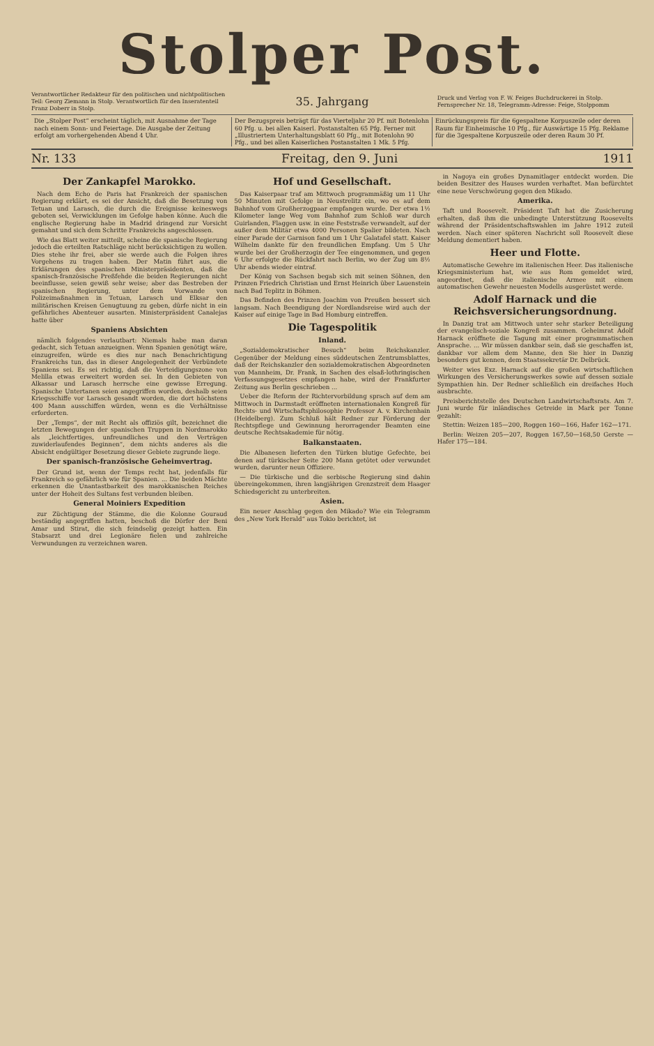Stolper Post.
Verantwortlicher Redakteur für den politischen und nichtpolitischen Teil: Georg Ziemann in Stolp. Verantwortlich für den Inseratenteil Franz Doberr in Stolp.
35. Jahrgang
Druck und Verlag von F. W. Feiges Buchdruckerei in Stolp. Fernsprecher Nr. 18, Telegramm-Adresse: Feige, Stolppomm
Die „Stolper Post“ erscheint täglich, mit Ausnahme der Tage nach einem Sonn- und Feiertage. Die Ausgabe der Zeitung erfolgt am vorhergehenden Abend 4 Uhr.
Der Bezugspreis beträgt für das Vierteljahr 20 Pf. mit Botenlohn 60 Pfg. u. bei allen Kaiserl. Postanstalten 65 Pfg. Ferner mit „Illustriertem Unterhaltungsblatt 60 Pfg., mit Botenlohn 90 Pfg., und bei allen Kaiserlichen Postanstalten 1 Mk. 5 Pfg.
Einrückungspreis für die 6gespaltene Korpuszeile oder deren Raum für Einheimische 10 Pfg., für Auswärtige 15 Pfg. Reklame für die 3gespaltene Korpuszeile oder deren Raum 30 Pf.
Nr. 133 Freitag, den 9. Juni 1911
Der Zankapfel Marokko.
Nach dem Echo de Paris hat Frankreich der spanischen Regierung erklärt, es sei der Ansicht, daß die Besetzung von Tetuan und Larasch, die durch die Ereignisse keineswegs geboten sei, Verwicklungen im Gefolge haben könne. Auch die englische Regierung habe in Madrid dringend zur Vorsicht gemahnt und sich dem Schritte Frankreichs angeschlossen.
Wie das Blatt weiter mitteilt, scheine die spanische Regierung jedoch die erteilten Ratschläge nicht berücksichtigen zu wollen. Dies stehe ihr frei, aber sie werde auch die Folgen ihres Vorgehens zu tragen haben. Der Matin führt aus, die Erklärungen des spanischen Ministerpräsidenten, daß die spanisch-französische Preßfehde die beiden Regierungen nicht beeinflusse, seien gewiß sehr weise; aber das Bestreben der spanischen Regierung, unter dem Vorwande von Polizeimaßnahmen in Tetuan, Larasch und Elksar den militärischen Kreisen Genugtuung zu geben, dürfe nicht in ein gefährliches Abenteuer ausarten. Ministerpräsident Canalejas hatte über
Spaniens Absichten
nämlich folgendes verlautbart: Niemals habe man daran gedacht, sich Tetuan anzueignen. Wenn Spanien genötigt wäre, einzugreifen, würde es dies nur nach Benachrichtigung Frankreichs tun, das in dieser Angelegenheit der Verbündete Spaniens sei. Es sei richtig, daß die Verteidigungszone von Melilla etwas erweitert worden sei. In den Gebieten von Alkassar und Larasch herrsche eine gewisse Erregung. Spanische Untertanen seien angegriffen worden, deshalb seien Kriegsschiffe vor Larasch gesandt worden, die dort höchstens 400 Mann ausschiffen würden, wenn es die Verhältnisse erforderten.
Der „Temps“, der mit Recht als offiziös gilt, bezeichnet die letzten Bewegungen der spanischen Truppen in Nordmarokko als „leichtfertiges, unfreundliches und den Verträgen zuwiderlaufendes Beginnen“, dem nichts anderes als die Absicht endgültiger Besetzung dieser Gebiete zugrunde liege.
Der spanisch-französische Geheimvertrag.
Der Grund ist, wenn der Temps recht hat, jedenfalls für Frankreich so gefährlich wie für Spanien. ... Die beiden Mächte erkennen die Unantastbarkeit des marokkanischen Reiches unter der Hoheit des Sultans fest verbunden bleiben.
General Moiniers Expedition
zur Züchtigung der Stämme, die die Kolonne Gouraud beständig angegriffen hatten, beschoß die Dörfer der Beni Amar und Stirat, die sich feindselig gezeigt hatten. Ein Stabsarzt und drei Legionäre fielen und zahlreiche Verwundungen zu verzeichnen waren.
Hof und Gesellschaft.
Das Kaiserpaar traf am Mittwoch programmäßig um 11 Uhr 50 Minuten mit Gefolge in Neustrelitz ein, wo es auf dem Bahnhof vom Großherzogpaar empfangen wurde. Der etwa 1½ Kilometer lange Weg vom Bahnhof zum Schloß war durch Guirlanden, Flaggen usw. in eine Feststraße verwandelt, auf der außer dem Militär etwa 4000 Personen Spalier bildeten. Nach einer Parade der Garnison fand um 1 Uhr Galatafel statt. Kaiser Wilhelm dankte für den freundlichen Empfang. Um 5 Uhr wurde bei der Großherzogin der Tee eingenommen, und gegen 6 Uhr erfolgte die Rückfahrt nach Berlin, wo der Zug um 8½ Uhr abends wieder eintraf.
Der König von Sachsen begab sich mit seinen Söhnen, den Prinzen Friedrich Christian und Ernst Heinrich über Lauenstein nach Bad Teplitz in Böhmen.
Das Befinden des Prinzen Joachim von Preußen bessert sich langsam. Nach Beendigung der Nordlandsreise wird auch der Kaiser auf einige Tage in Bad Homburg eintreffen.
Die Tagespolitik
Inland.
„Sozialdemokratischer Besuch“ beim Reichskanzler. Gegenüber der Meldung eines süddeutschen Zentrumsblattes, daß der Reichskanzler den sozialdemokratischen Abgeordneten von Mannheim, Dr. Frank, in Sachen des elsaß-lothringischen Verfassungsgesetzes empfangen habe, wird der Frankfurter Zeitung aus Berlin geschrieben ...
Ueber die Reform der Richtervorbildung sprach auf dem am Mittwoch in Darmstadt eröffneten internationalen Kongreß für Rechts- und Wirtschaftsphilosophie Professor A. v. Kirchenhain (Heidelberg). Zum Schluß hält Redner zur Förderung der Rechtspflege und Gewinnung herorragender Beamten eine deutsche Rechtsakademie für nötig.
Balkanstaaten.
Die Albanesen lieferten den Türken blutige Gefechte, bei denen auf türkischer Seite 200 Mann getötet oder verwundet wurden, darunter neun Offiziere.
— Die türkische und die serbische Regierung sind dahin übereingekommen, ihren langjährigen Grenzstreit dem Haager Schiedsgericht zu unterbreiten.
Asien.
Ein neuer Anschlag gegen den Mikado? Wie ein Telegramm des „New York Herald“ aus Tokio berichtet, ist
in Nagoya ein großes Dynamitlager entdeckt worden. Die beiden Besitzer des Hauses wurden verhaftet. Man befürchtet eine neue Verschwörung gegen den Mikado.
Amerika.
Taft und Roosevelt. Präsident Taft hat die Zusicherung erhalten, daß ihm die unbedingte Unterstützung Roosevelts während der Präsidentschaftswahlen im Jahre 1912 zuteil werden. Nach einer späteren Nachricht soll Roosevelt diese Meldung dementiert haben.
Heer und Flotte.
Automatische Gewehre im italienischen Heer. Das italienische Kriegsministerium hat, wie aus Rom gemeldet wird, angeordnet, daß die italienische Armee mit einem automatischen Gewehr neuesten Modells ausgerüstet werde.
Adolf Harnack und die Reichsversicherungsordnung.
In Danzig trat am Mittwoch unter sehr starker Beteiligung der evangelisch-soziale Kongreß zusammen. Geheimrat Adolf Harnack eröffnete die Tagung mit einer programmatischen Ansprache. ... Wir müssen dankbar sein, daß sie geschaffen ist, dankbar vor allem dem Manne, den Sie hier in Danzig besonders gut kennen, dem Staatssekretär Dr. Delbrück.
Weiter wies Exz. Harnack auf die großen wirtschaftlichen Wirkungen des Versicherungswerkes sowie auf dessen soziale Sympathien hin. Der Redner schließlich ein dreifaches Hoch ausbrachte.
Preisberichtstelle des Deutschen Landwirtschaftsrats. Am 7. Juni wurde für inländisches Getreide in Mark per Tonne gezahlt:
Stettin: Weizen 185—200, Roggen 160—166, Hafer 162—171.
Berlin: Weizen 205—207, Roggen 167,50—168,50 Gerste — Hafer 175—184.